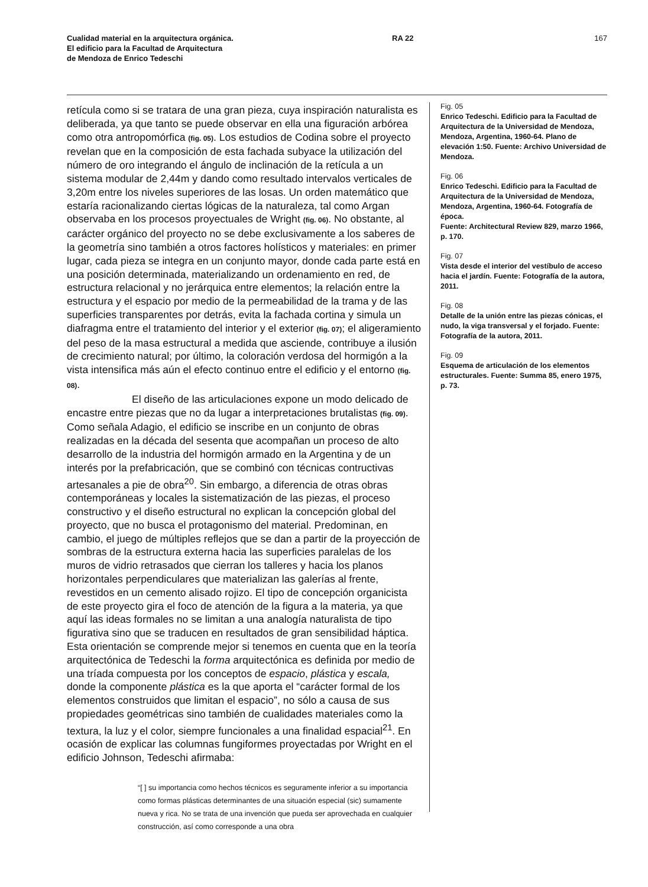Cualidad material en la arquitectura orgánica.
El edificio para la Facultad de Arquitectura
de Mendoza de Enrico Tedeschi
RA 22 167
retícula como si se tratara de una gran pieza, cuya inspiración naturalista es deliberada, ya que tanto se puede observar en ella una figuración arbórea como otra antropomórfica (fig. 05). Los estudios de Codina sobre el proyecto revelan que en la composición de esta fachada subyace la utilización del número de oro integrando el ángulo de inclinación de la retícula a un sistema modular de 2,44m y dando como resultado intervalos verticales de 3,20m entre los niveles superiores de las losas. Un orden matemático que estaría racionalizando ciertas lógicas de la naturaleza, tal como Argan observaba en los procesos proyectuales de Wright (fig. 06). No obstante, al carácter orgánico del proyecto no se debe exclusivamente a los saberes de la geometría sino también a otros factores holísticos y materiales: en primer lugar, cada pieza se integra en un conjunto mayor, donde cada parte está en una posición determinada, materializando un ordenamiento en red, de estructura relacional y no jerárquica entre elementos; la relación entre la estructura y el espacio por medio de la permeabilidad de la trama y de las superficies transparentes por detrás, evita la fachada cortina y simula un diafragma entre el tratamiento del interior y el exterior (fig. 07); el aligeramiento del peso de la masa estructural a medida que asciende, contribuye a ilusión de crecimiento natural; por último, la coloración verdosa del hormigón a la vista intensifica más aún el efecto continuo entre el edificio y el entorno (fig. 08).
El diseño de las articulaciones expone un modo delicado de encastre entre piezas que no da lugar a interpretaciones brutalistas (fig. 09). Como señala Adagio, el edificio se inscribe en un conjunto de obras realizadas en la década del sesenta que acompañan un proceso de alto desarrollo de la industria del hormigón armado en la Argentina y de un interés por la prefabricación, que se combinó con técnicas contructivas artesanales a pie de obra<sup>20</sup>. Sin embargo, a diferencia de otras obras contemporáneas y locales la sistematización de las piezas, el proceso constructivo y el diseño estructural no explican la concepción global del proyecto, que no busca el protagonismo del material. Predominan, en cambio, el juego de múltiples reflejos que se dan a partir de la proyección de sombras de la estructura externa hacia las superficies paralelas de los muros de vidrio retrasados que cierran los talleres y hacia los planos horizontales perpendiculares que materializan las galerías al frente, revestidos en un cemento alisado rojizo. El tipo de concepción organicista de este proyecto gira el foco de atención de la figura a la materia, ya que aquí las ideas formales no se limitan a una analogía naturalista de tipo figurativa sino que se traducen en resultados de gran sensibilidad háptica. Esta orientación se comprende mejor si tenemos en cuenta que en la teoría arquitectónica de Tedeschi la forma arquitectónica es definida por medio de una tríada compuesta por los conceptos de espacio, plástica y escala, donde la componente plástica es la que aporta el “carácter formal de los elementos construidos que limitan el espacio”, no sólo a causa de sus propiedades geométricas sino también de cualidades materiales como la textura, la luz y el color, siempre funcionales a una finalidad espacial<sup>21</sup>. En ocasión de explicar las columnas fungiformes proyectadas por Wright en el edificio Johnson, Tedeschi afirmaba:
“[ ] su importancia como hechos técnicos es seguramente inferior a su importancia como formas plásticas determinantes de una situación especial (sic) sumamente nueva y rica. No se trata de una invención que pueda ser aprovechada en cualquier construcción, así como corresponde a una obra
Fig. 05
Enrico Tedeschi. Edificio para la Facultad de Arquitectura de la Universidad de Mendoza, Mendoza, Argentina, 1960-64. Plano de elevación 1:50. Fuente: Archivo Universidad de Mendoza.
Fig. 06
Enrico Tedeschi. Edificio para la Facultad de Arquitectura de la Universidad de Mendoza, Mendoza, Argentina, 1960-64. Fotografía de época.
Fuente: Architectural Review 829, marzo 1966, p. 170.
Fig. 07
Vista desde el interior del vestíbulo de acceso hacia el jardín. Fuente: Fotografía de la autora, 2011.
Fig. 08
Detalle de la unión entre las piezas cónicas, el nudo, la viga transversal y el forjado. Fuente: Fotografía de la autora, 2011.
Fig. 09
Esquema de articulación de los elementos estructurales. Fuente: Summa 85, enero 1975, p. 73.